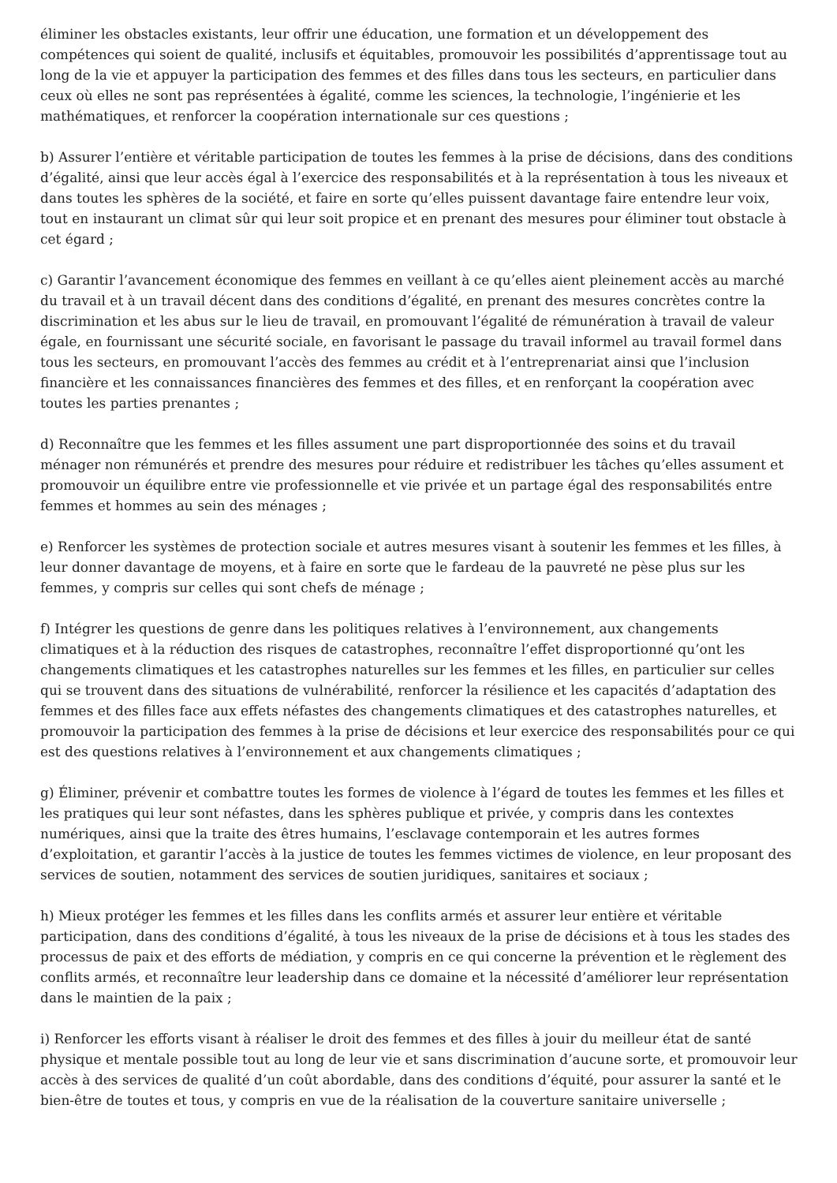éliminer les obstacles existants, leur offrir une éducation, une formation et un développement des compétences qui soient de qualité, inclusifs et équitables, promouvoir les possibilités d’apprentissage tout au long de la vie et appuyer la participation des femmes et des filles dans tous les secteurs, en particulier dans ceux où elles ne sont pas représentées à égalité, comme les sciences, la technologie, l’ingénierie et les mathématiques, et renforcer la coopération internationale sur ces questions ;
b) Assurer l’entière et véritable participation de toutes les femmes à la prise de décisions, dans des conditions d’égalité, ainsi que leur accès égal à l’exercice des responsabilités et à la représentation à tous les niveaux et dans toutes les sphères de la société, et faire en sorte qu’elles puissent davantage faire entendre leur voix, tout en instaurant un climat sûr qui leur soit propice et en prenant des mesures pour éliminer tout obstacle à cet égard ;
c) Garantir l’avancement économique des femmes en veillant à ce qu’elles aient pleinement accès au marché du travail et à un travail décent dans des conditions d’égalité, en prenant des mesures concrètes contre la discrimination et les abus sur le lieu de travail, en promouvant l’égalité de rémunération à travail de valeur égale, en fournissant une sécurité sociale, en favorisant le passage du travail informel au travail formel dans tous les secteurs, en promouvant l’accès des femmes au crédit et à l’entreprenariat ainsi que l’inclusion financière et les connaissances financières des femmes et des filles, et en renforçant la coopération avec toutes les parties prenantes ;
d) Reconnaître que les femmes et les filles assument une part disproportionnée des soins et du travail ménager non rémunérés et prendre des mesures pour réduire et redistribuer les tâches qu’elles assument et promouvoir un équilibre entre vie professionnelle et vie privée et un partage égal des responsabilités entre femmes et hommes au sein des ménages ;
e) Renforcer les systèmes de protection sociale et autres mesures visant à soutenir les femmes et les filles, à leur donner davantage de moyens, et à faire en sorte que le fardeau de la pauvreté ne pèse plus sur les femmes, y compris sur celles qui sont chefs de ménage ;
f) Intégrer les questions de genre dans les politiques relatives à l’environnement, aux changements climatiques et à la réduction des risques de catastrophes, reconnaître l’effet disproportionné qu’ont les changements climatiques et les catastrophes naturelles sur les femmes et les filles, en particulier sur celles qui se trouvent dans des situations de vulnérabilité, renforcer la résilience et les capacités d’adaptation des femmes et des filles face aux effets néfastes des changements climatiques et des catastrophes naturelles, et promouvoir la participation des femmes à la prise de décisions et leur exercice des responsabilités pour ce qui est des questions relatives à l’environnement et aux changements climatiques ;
g) Éliminer, prévenir et combattre toutes les formes de violence à l’égard de toutes les femmes et les filles et les pratiques qui leur sont néfastes, dans les sphères publique et privée, y compris dans les contextes numériques, ainsi que la traite des êtres humains, l’esclavage contemporain et les autres formes d’exploitation, et garantir l’accès à la justice de toutes les femmes victimes de violence, en leur proposant des services de soutien, notamment des services de soutien juridiques, sanitaires et sociaux ;
h) Mieux protéger les femmes et les filles dans les conflits armés et assurer leur entière et véritable participation, dans des conditions d’égalité, à tous les niveaux de la prise de décisions et à tous les stades des processus de paix et des efforts de médiation, y compris en ce qui concerne la prévention et le règlement des conflits armés, et reconnaître leur leadership dans ce domaine et la nécessité d’améliorer leur représentation dans le maintien de la paix ;
i) Renforcer les efforts visant à réaliser le droit des femmes et des filles à jouir du meilleur état de santé physique et mentale possible tout au long de leur vie et sans discrimination d’aucune sorte, et promouvoir leur accès à des services de qualité d’un coût abordable, dans des conditions d’équité, pour assurer la santé et le bien-être de toutes et tous, y compris en vue de la réalisation de la couverture sanitaire universelle ;